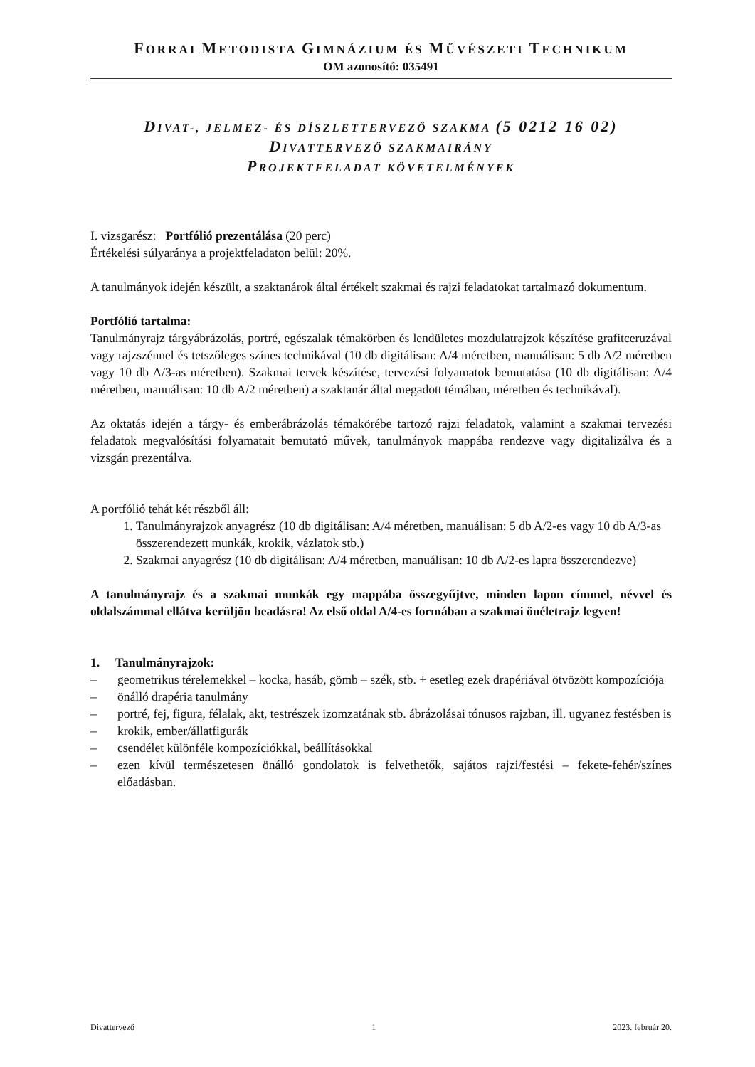FORRAI METODISTA GIMNÁZIUM ÉS MŰVÉSZETI TECHNIKUM
OM azonosító: 035491
DIVAT-, JELMEZ- ÉS DÍSZLETTERVEZŐ SZAKMA (5 0212 16 02)
DIVATTERVEZŐ SZAKMAIRÁNY
PROJEKTFELADAT KÖVETELMÉNYEK
I. vizsgarész: Portfólió prezentálása (20 perc)
Értékelési súlyaránya a projektfeladaton belül: 20%.
A tanulmányok idején készült, a szaktanárok által értékelt szakmai és rajzi feladatokat tartalmazó dokumentum.
Portfólió tartalma:
Tanulmányrajz tárgyábrázolás, portré, egészalak témakörben és lendületes mozdulatrajzok készítése grafitceruzával vagy rajzszénnel és tetszőleges színes technikával (10 db digitálisan: A/4 méretben, manuálisan: 5 db A/2 méretben vagy 10 db A/3-as méretben). Szakmai tervek készítése, tervezési folyamatok bemutatása (10 db digitálisan: A/4 méretben, manuálisan: 10 db A/2 méretben) a szaktanár által megadott témában, méretben és technikával).
Az oktatás idején a tárgy- és emberábrázolás témakörébe tartozó rajzi feladatok, valamint a szakmai tervezési feladatok megvalósítási folyamatait bemutató művek, tanulmányok mappába rendezve vagy digitalizálva és a vizsgán prezentálva.
A portfólió tehát két részből áll:
1. Tanulmányrajzok anyagrész (10 db digitálisan: A/4 méretben, manuálisan: 5 db A/2-es vagy 10 db A/3-as összerendezett munkák, krokik, vázlatok stb.)
2. Szakmai anyagrész (10 db digitálisan: A/4 méretben, manuálisan: 10 db A/2-es lapra összerendezve)
A tanulmányrajz és a szakmai munkák egy mappába összegyűjtve, minden lapon címmel, névvel és oldalszámmal ellátva kerüljön beadásra! Az első oldal A/4-es formában a szakmai önéletrajz legyen!
1. Tanulmányrajzok:
– geometrikus térelemekkel – kocka, hasáb, gömb – szék, stb. + esetleg ezek drapériával ötvözött kompozíciója
– önálló drapéria tanulmány
– portré, fej, figura, félalak, akt, testrészek izomzatának stb. ábrázolásai tónusos rajzban, ill. ugyanez festésben is
– krokik, ember/állatfigurák
– csendélet különféle kompozíciókkal, beállításokkal
– ezen kívül természetesen önálló gondolatok is felvethetők, sajátos rajzi/festési – fekete-fehér/színes előadásban.
Divattervező 1 2023. február 20.